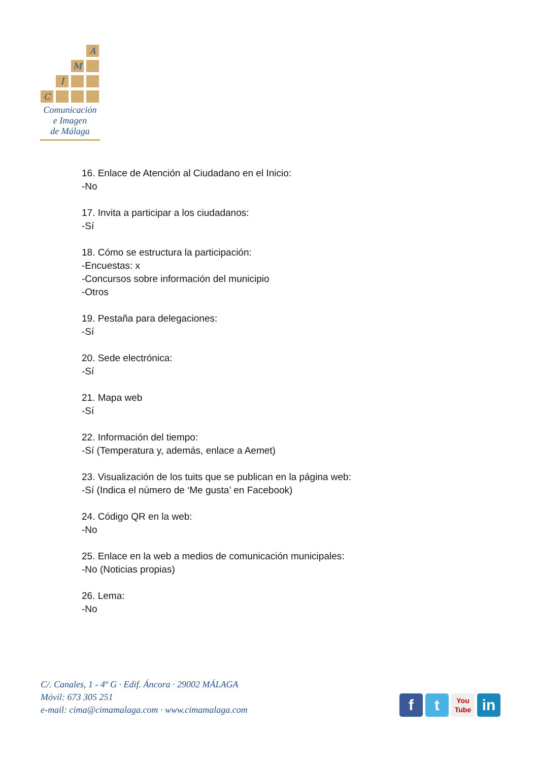A
M
I
C
Comunicación
e Imagen
de Málaga
16. Enlace de Atención al Ciudadano en el Inicio:
-No
17. Invita a participar a los ciudadanos:
-Sí
18. Cómo se estructura la participación:
-Encuestas: x
-Concursos sobre información del municipio
-Otros
19. Pestaña para delegaciones:
-Sí
20. Sede electrónica:
-Sí
21. Mapa web
-Sí
22. Información del tiempo:
-Sí (Temperatura y, además, enlace a Aemet)
23. Visualización de los tuits que se publican en la página web:
-Sí (Indica el número de ‘Me gusta’ en Facebook)
24. Código QR en la web:
-No
25. Enlace en la web a medios de comunicación municipales:
-No (Noticias propias)
26. Lema:
-No
C/. Canales, 1 - 4º G · Edif. Áncora · 29002 MÁLAGA
Móvil: 673 305 251
e-mail: cima@cimamalaga.com · www.cimamalaga.com
f t
You
Tube
in